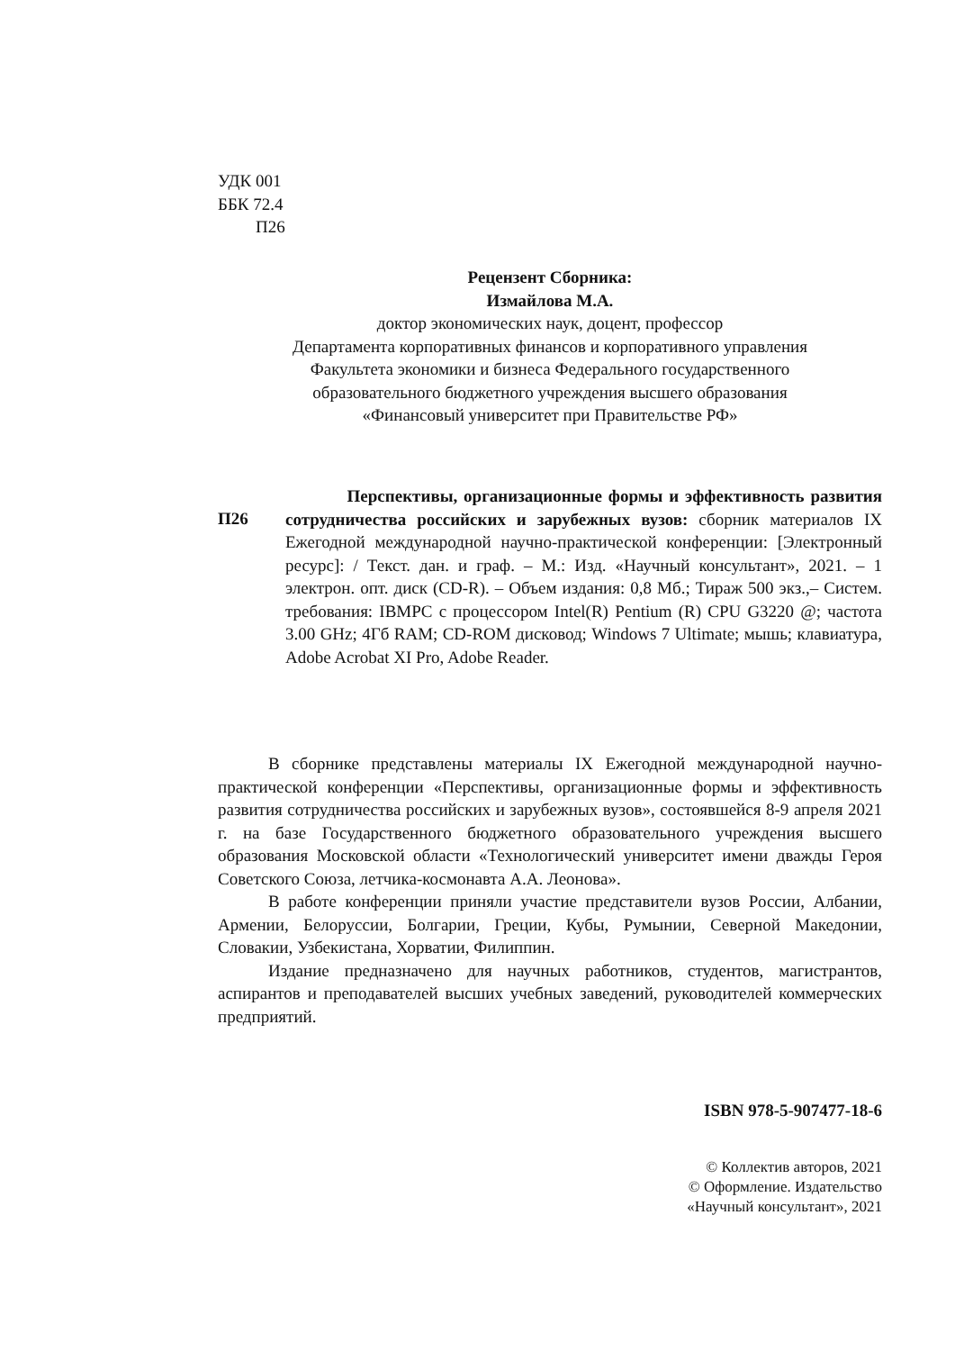УДК 001
ББК 72.4
П26
Рецензент Сборника:
Измайлова М.А.
доктор экономических наук, доцент, профессор
Департамента корпоративных финансов и корпоративного управления
Факультета экономики и бизнеса Федерального государственного
образовательного бюджетного учреждения высшего образования
«Финансовый университет при Правительстве РФ»
П26
Перспективы, организационные формы и эффективность развития сотрудничества российских и зарубежных вузов: сборник материалов IX Ежегодной международной научно-практической конференции: [Электронный ресурс]: / Текст. дан. и граф. – М.: Изд. «Научный консультант», 2021. – 1 электрон. опт. диск (CD-R). – Объем издания: 0,8 Мб.; Тираж 500 экз.,– Систем. требования: IBMPC с процессором Intel(R) Pentium (R) CPU G3220 @; частота 3.00 GHz; 4Гб RAM; CD-ROM дисковод; Windows 7 Ultimate; мышь; клавиатура, Adobe Acrobat XI Pro, Adobe Reader.
В сборнике представлены материалы IX Ежегодной международной научно-практической конференции «Перспективы, организационные формы и эффективность развития сотрудничества российских и зарубежных вузов», состоявшейся 8-9 апреля 2021 г. на базе Государственного бюджетного образовательного учреждения высшего образования Московской области «Технологический университет имени дважды Героя Советского Союза, летчика-космонавта А.А. Леонова».
В работе конференции приняли участие представители вузов России, Албании, Армении, Белоруссии, Болгарии, Греции, Кубы, Румынии, Северной Македонии, Словакии, Узбекистана, Хорватии, Филиппин.
Издание предназначено для научных работников, студентов, магистрантов, аспирантов и преподавателей высших учебных заведений, руководителей коммерческих предприятий.
ISBN 978-5-907477-18-6
© Коллектив авторов, 2021
© Оформление. Издательство
«Научный консультант», 2021